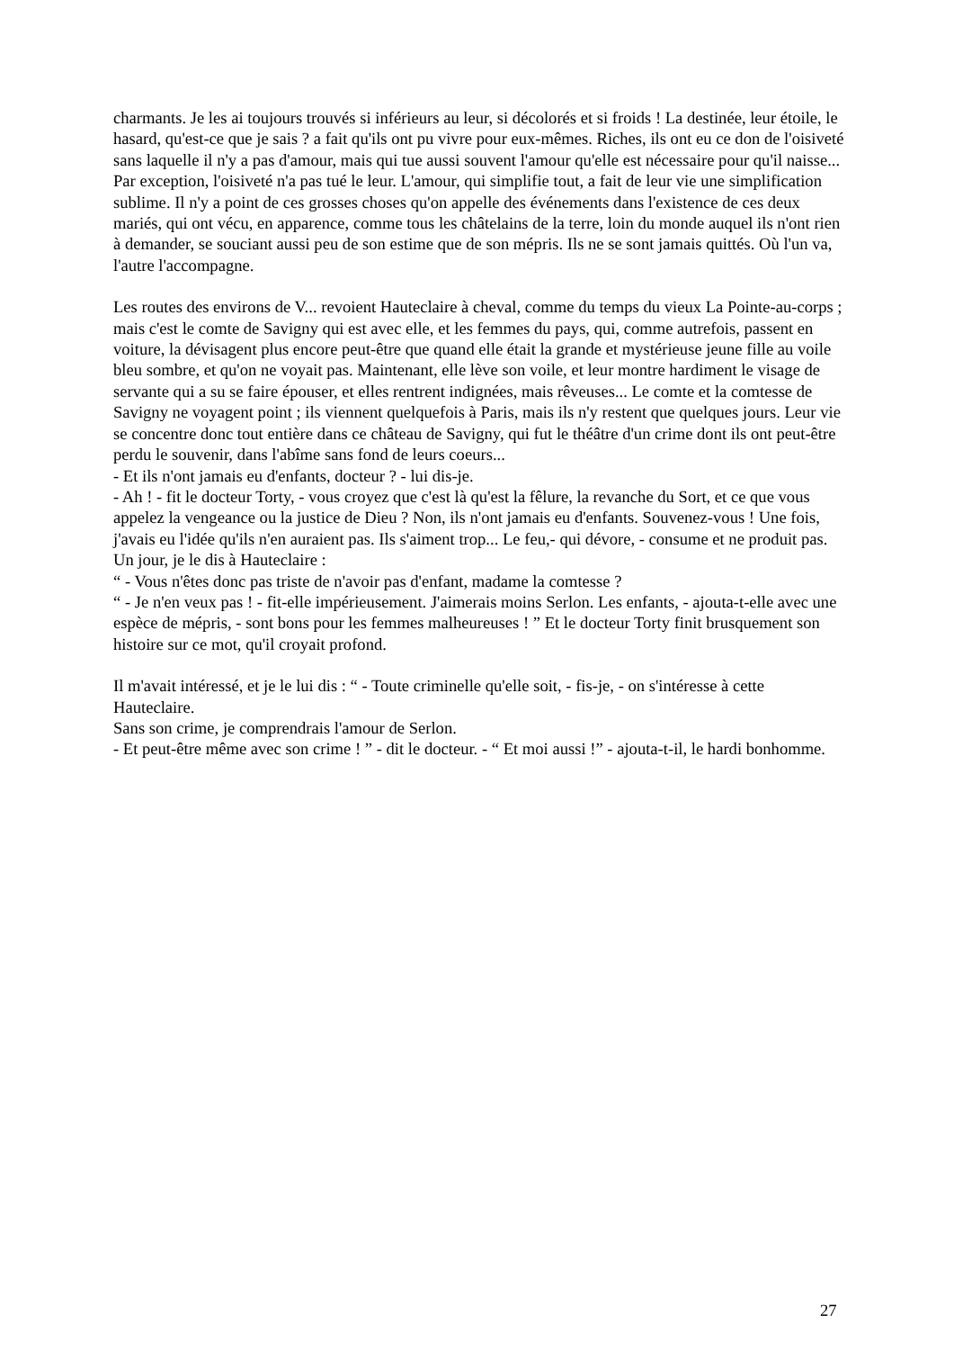charmants. Je les ai toujours trouvés si inférieurs au leur, si décolorés et si froids ! La destinée, leur étoile, le hasard, qu'est-ce que je sais ? a fait qu'ils ont pu vivre pour eux-mêmes. Riches, ils ont eu ce don de l'oisiveté sans laquelle il n'y a pas d'amour, mais qui tue aussi souvent l'amour qu'elle est nécessaire pour qu'il naisse... Par exception, l'oisiveté n'a pas tué le leur. L'amour, qui simplifie tout, a fait de leur vie une simplification sublime. Il n'y a point de ces grosses choses qu'on appelle des événements dans l'existence de ces deux mariés, qui ont vécu, en apparence, comme tous les châtelains de la terre, loin du monde auquel ils n'ont rien à demander, se souciant aussi peu de son estime que de son mépris. Ils ne se sont jamais quittés. Où l'un va, l'autre l'accompagne.
Les routes des environs de V... revoient Hauteclaire à cheval, comme du temps du vieux La Pointe-au-corps ; mais c'est le comte de Savigny qui est avec elle, et les femmes du pays, qui, comme autrefois, passent en voiture, la dévisagent plus encore peut-être que quand elle était la grande et mystérieuse jeune fille au voile bleu sombre, et qu'on ne voyait pas. Maintenant, elle lève son voile, et leur montre hardiment le visage de servante qui a su se faire épouser, et elles rentrent indignées, mais rêveuses... Le comte et la comtesse de Savigny ne voyagent point ; ils viennent quelquefois à Paris, mais ils n'y restent que quelques jours. Leur vie se concentre donc tout entière dans ce château de Savigny, qui fut le théâtre d'un crime dont ils ont peut-être perdu le souvenir, dans l'abîme sans fond de leurs coeurs...
- Et ils n'ont jamais eu d'enfants, docteur ? - lui dis-je.
- Ah ! - fit le docteur Torty, - vous croyez que c'est là qu'est la fêlure, la revanche du Sort, et ce que vous appelez la vengeance ou la justice de Dieu ? Non, ils n'ont jamais eu d'enfants. Souvenez-vous ! Une fois, j'avais eu l'idée qu'ils n'en auraient pas. Ils s'aiment trop... Le feu,- qui dévore, - consume et ne produit pas. Un jour, je le dis à Hauteclaire :
“ - Vous n'êtes donc pas triste de n'avoir pas d'enfant, madame la comtesse ?
“ - Je n'en veux pas ! - fit-elle impérieusement. J'aimerais moins Serlon. Les enfants, - ajouta-t-elle avec une espèce de mépris, - sont bons pour les femmes malheureuses ! ” Et le docteur Torty finit brusquement son histoire sur ce mot, qu'il croyait profond.
Il m'avait intéressé, et je le lui dis : “ - Toute criminelle qu'elle soit, - fis-je, - on s'intéresse à cette Hauteclaire.
Sans son crime, je comprendrais l'amour de Serlon.
- Et peut-être même avec son crime ! ” - dit le docteur. - “ Et moi aussi !” - ajouta-t-il, le hardi bonhomme.
27